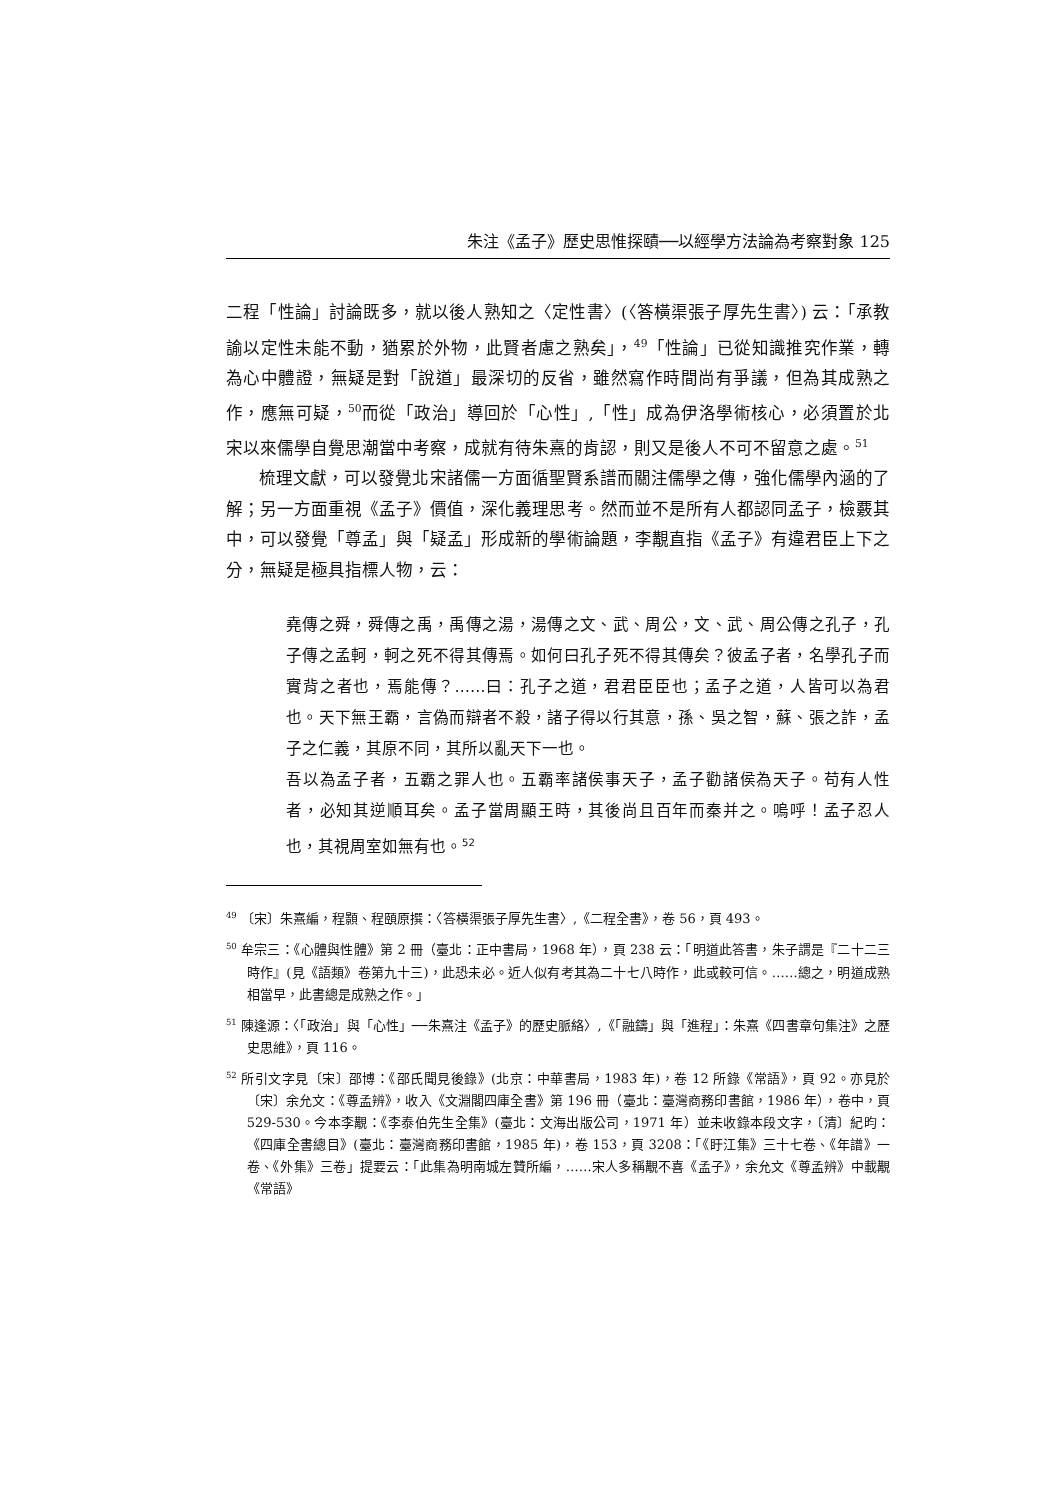朱注《孟子》歷史思惟探賾──以經學方法論為考察對象 125
二程「性論」討論既多，就以後人熟知之〈定性書〉(〈答橫渠張子厚先生書〉) 云：「承教諭以定性未能不動，猶累於外物，此賢者慮之熟矣」，<sup>49</sup>「性論」已從知識推究作業，轉為心中體證，無疑是對「說道」最深切的反省，雖然寫作時間尚有爭議，但為其成熟之作，應無可疑，<sup>50</sup>而從「政治」導回於「心性」,「性」成為伊洛學術核心，必須置於北宋以來儒學自覺思潮當中考察，成就有待朱熹的肯認，則又是後人不可不留意之處。<sup>51</sup>
梳理文獻，可以發覺北宋諸儒一方面循聖賢系譜而關注儒學之傳，強化儒學內涵的了解；另一方面重視《孟子》價值，深化義理思考。然而並不是所有人都認同孟子，檢覈其中，可以發覺「尊孟」與「疑孟」形成新的學術論題，李覯直指《孟子》有違君臣上下之分，無疑是極具指標人物，云：
堯傳之舜，舜傳之禹，禹傳之湯，湯傳之文、武、周公，文、武、周公傳之孔子，孔子傳之孟軻，軻之死不得其傳焉。如何曰孔子死不得其傳矣？彼孟子者，名學孔子而實背之者也，焉能傳？……曰：孔子之道，君君臣臣也；孟子之道，人皆可以為君也。天下無王霸，言偽而辯者不殺，諸子得以行其意，孫、吳之智，蘇、張之詐，孟子之仁義，其原不同，其所以亂天下一也。
吾以為孟子者，五霸之罪人也。五霸率諸侯事天子，孟子勸諸侯為天子。苟有人性者，必知其逆順耳矣。孟子當周顯王時，其後尚且百年而秦并之。嗚呼！孟子忍人也，其視周室如無有也。<sup>52</sup>
<sup>49</sup> 〔宋〕朱熹編，程顥、程頤原撰：〈答橫渠張子厚先生書〉,《二程全書》，卷 56，頁 493。
<sup>50</sup> 牟宗三：《心體與性體》第 2 冊（臺北：正中書局，1968 年），頁 238 云：「明道此答書，朱子謂是『二十二三時作』(見《語類》卷第九十三)，此恐未必。近人似有考其為二十七八時作，此或較可信。……總之，明道成熟相當早，此書總是成熟之作。」
<sup>51</sup> 陳逢源：〈「政治」與「心性」──朱熹注《孟子》的歷史脈絡〉,《「融鑄」與「進程」：朱熹《四書章句集注》之歷史思維》，頁 116。
<sup>52</sup> 所引文字見〔宋〕邵博：《邵氏聞見後錄》(北京：中華書局，1983 年)，卷 12 所錄《常語》，頁 92。亦見於〔宋〕余允文：《尊孟辨》，收入《文淵閣四庫全書》第 196 冊（臺北：臺灣商務印書館，1986 年），卷中，頁 529-530。今本李覯：《李泰伯先生全集》(臺北：文海出版公司，1971 年）並未收錄本段文字，〔清〕紀昀：《四庫全書總目》(臺北：臺灣商務印書館，1985 年)，卷 153，頁 3208：「《盱江集》三十七卷、《年譜》一卷、《外集》三卷」提要云：「此集為明南城左贊所編，……宋人多稱覯不喜《孟子》，余允文《尊孟辨》中載覯《常語》